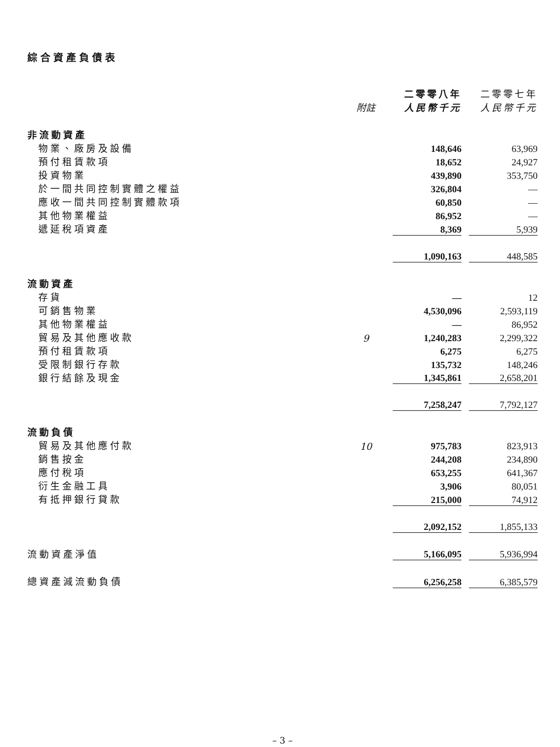綜合資產負債表
| | | 二零零八年 | | 二零零七年 |
| --- | --- | --- | --- | --- |
| | 附註 | 人民幣千元 | | 人民幣千元 |
| 非流動資產 | | | | |
| 物業、廠房及設備 | | 148,646 | | 63,969 |
| 預付租賃款項 | | 18,652 | | 24,927 |
| 投資物業 | | 439,890 | | 353,750 |
| 於一間共同控制實體之權益 | | 326,804 | | — |
| 應收一間共同控制實體款項 | | 60,850 | | — |
| 其他物業權益 | | 86,952 | | — |
| 遞延稅項資產 | | 8,369 | | 5,939 |
| | | 1,090,163 | | 448,585 |
| 流動資產 | | | | |
| 存貨 | | — | | 12 |
| 可銷售物業 | | 4,530,096 | | 2,593,119 |
| 其他物業權益 | | — | | 86,952 |
| 貿易及其他應收款 | 9 | 1,240,283 | | 2,299,322 |
| 預付租賃款項 | | 6,275 | | 6,275 |
| 受限制銀行存款 | | 135,732 | | 148,246 |
| 銀行結餘及現金 | | 1,345,861 | | 2,658,201 |
| | | 7,258,247 | | 7,792,127 |
| 流動負債 | | | | |
| 貿易及其他應付款 | 10 | 975,783 | | 823,913 |
| 銷售按金 | | 244,208 | | 234,890 |
| 應付稅項 | | 653,255 | | 641,367 |
| 衍生金融工具 | | 3,906 | | 80,051 |
| 有抵押銀行貸款 | | 215,000 | | 74,912 |
| | | 2,092,152 | | 1,855,133 |
| 流動資產淨值 | | 5,166,095 | | 5,936,994 |
| 總資產減流動負債 | | 6,256,258 | | 6,385,579 |
– 3 –